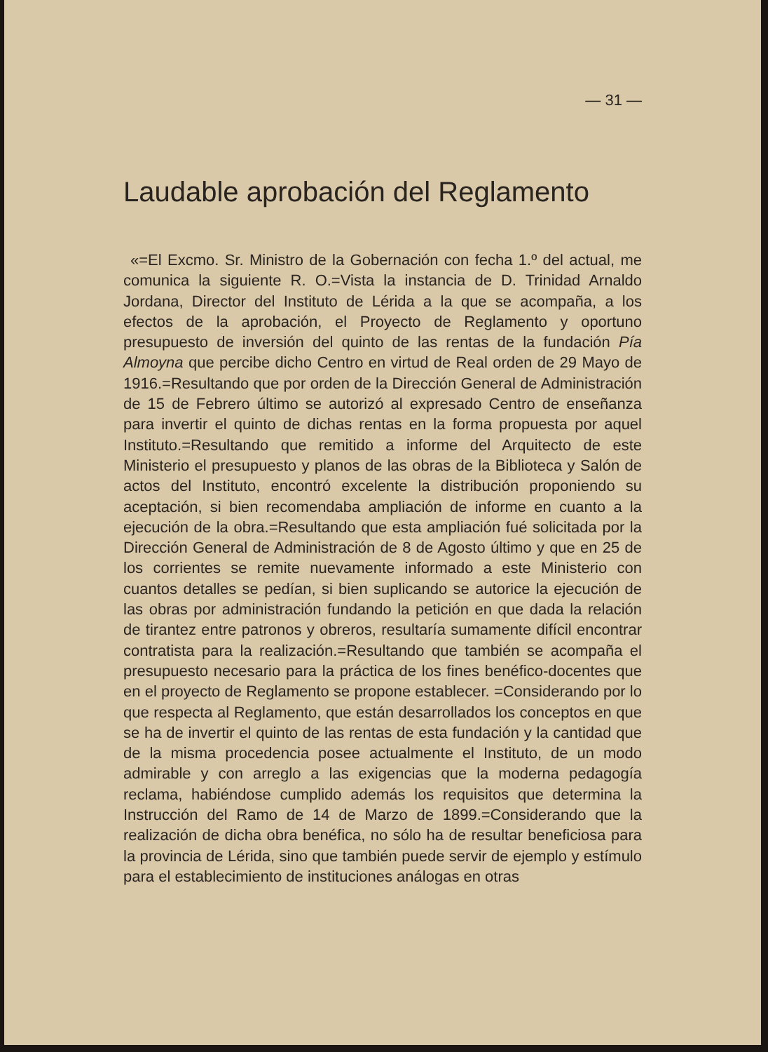— 31 —
Laudable aprobación del Reglamento
«=El Excmo. Sr. Ministro de la Gobernación con fecha 1.º del actual, me comunica la siguiente R. O.=Vista la instancia de D. Trinidad Arnaldo Jordana, Director del Instituto de Lérida a la que se acompaña, a los efectos de la aprobación, el Proyecto de Reglamento y oportuno presupuesto de inversión del quinto de las rentas de la fundación Pía Almoyna que percibe dicho Centro en virtud de Real orden de 29 Mayo de 1916.=Resultando que por orden de la Dirección General de Administración de 15 de Febrero último se autorizó al expresado Centro de enseñanza para invertir el quinto de dichas rentas en la forma propuesta por aquel Instituto.=Resultando que remitido a informe del Arquitecto de este Ministerio el presupuesto y planos de las obras de la Biblioteca y Salón de actos del Instituto, encontró excelente la distribución proponiendo su aceptación, si bien recomendaba ampliación de informe en cuanto a la ejecución de la obra.=Resultando que esta ampliación fué solicitada por la Dirección General de Administración de 8 de Agosto último y que en 25 de los corrientes se remite nuevamente informado a este Ministerio con cuantos detalles se pedían, si bien suplicando se autorice la ejecución de las obras por administración fundando la petición en que dada la relación de tirantez entre patronos y obreros, resultaría sumamente difícil encontrar contratista para la realización.=Resultando que también se acompaña el presupuesto necesario para la práctica de los fines benéfico-docentes que en el proyecto de Reglamento se propone establecer. =Considerando por lo que respecta al Reglamento, que están desarrollados los conceptos en que se ha de invertir el quinto de las rentas de esta fundación y la cantidad que de la misma procedencia posee actualmente el Instituto, de un modo admirable y con arreglo a las exigencias que la moderna pedagogía reclama, habiéndose cumplido además los requisitos que determina la Instrucción del Ramo de 14 de Marzo de 1899.=Considerando que la realización de dicha obra benéfica, no sólo ha de resultar beneficiosa para la provincia de Lérida, sino que también puede servir de ejemplo y estímulo para el establecimiento de instituciones análogas en otras